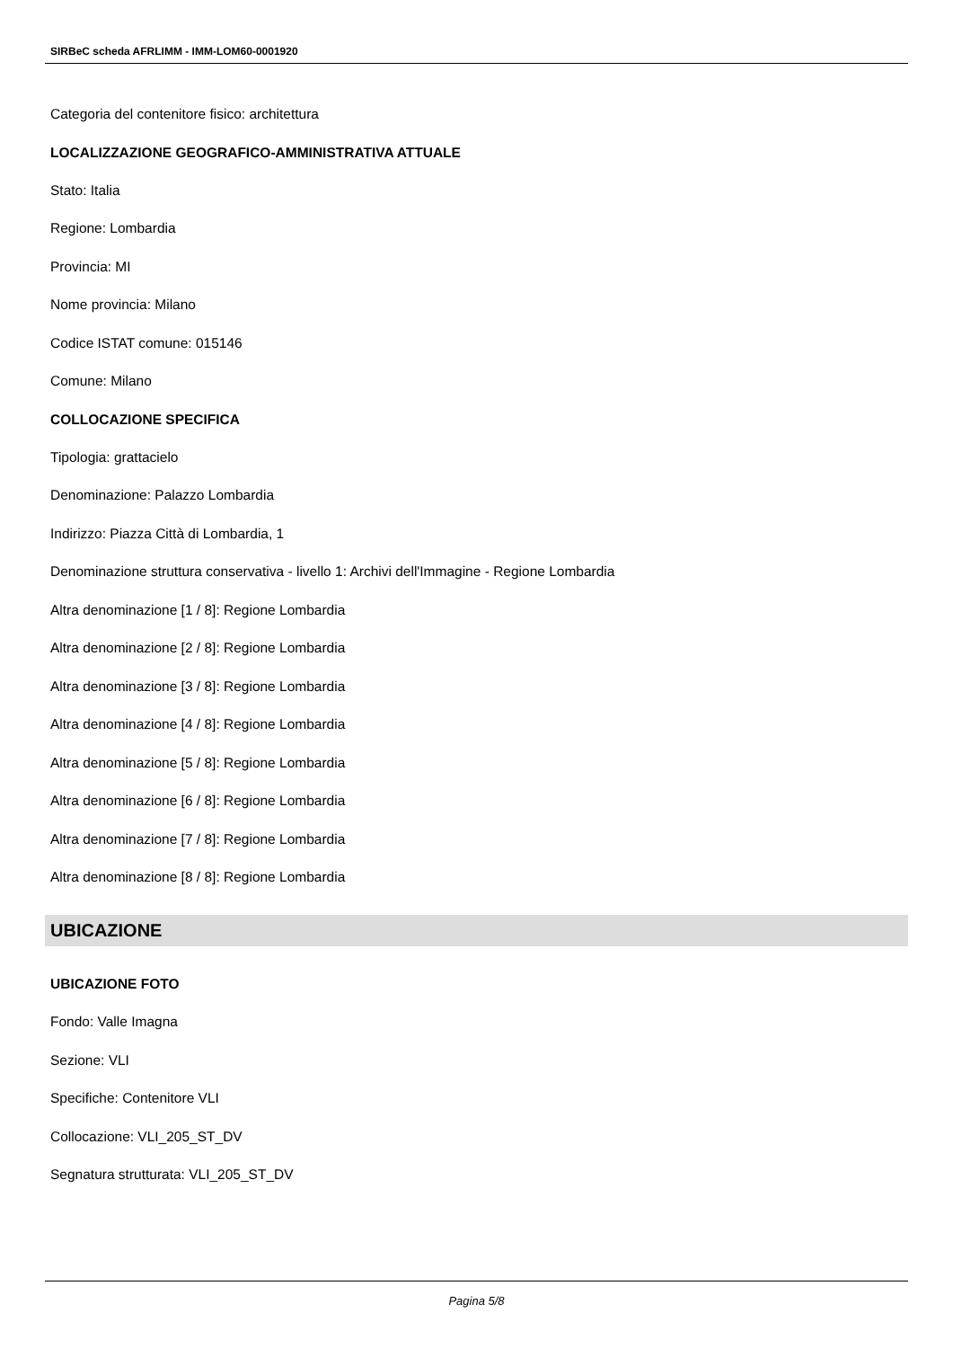SIRBeC scheda AFRLIMM - IMM-LOM60-0001920
Categoria del contenitore fisico: architettura
LOCALIZZAZIONE GEOGRAFICO-AMMINISTRATIVA ATTUALE
Stato: Italia
Regione: Lombardia
Provincia: MI
Nome provincia: Milano
Codice ISTAT comune: 015146
Comune: Milano
COLLOCAZIONE SPECIFICA
Tipologia: grattacielo
Denominazione: Palazzo Lombardia
Indirizzo: Piazza Città di Lombardia, 1
Denominazione struttura conservativa - livello 1: Archivi dell'Immagine - Regione Lombardia
Altra denominazione [1 / 8]: Regione Lombardia
Altra denominazione [2 / 8]: Regione Lombardia
Altra denominazione [3 / 8]: Regione Lombardia
Altra denominazione [4 / 8]: Regione Lombardia
Altra denominazione [5 / 8]: Regione Lombardia
Altra denominazione [6 / 8]: Regione Lombardia
Altra denominazione [7 / 8]: Regione Lombardia
Altra denominazione [8 / 8]: Regione Lombardia
UBICAZIONE
UBICAZIONE FOTO
Fondo: Valle Imagna
Sezione: VLI
Specifiche: Contenitore VLI
Collocazione: VLI_205_ST_DV
Segnatura strutturata: VLI_205_ST_DV
Pagina 5/8